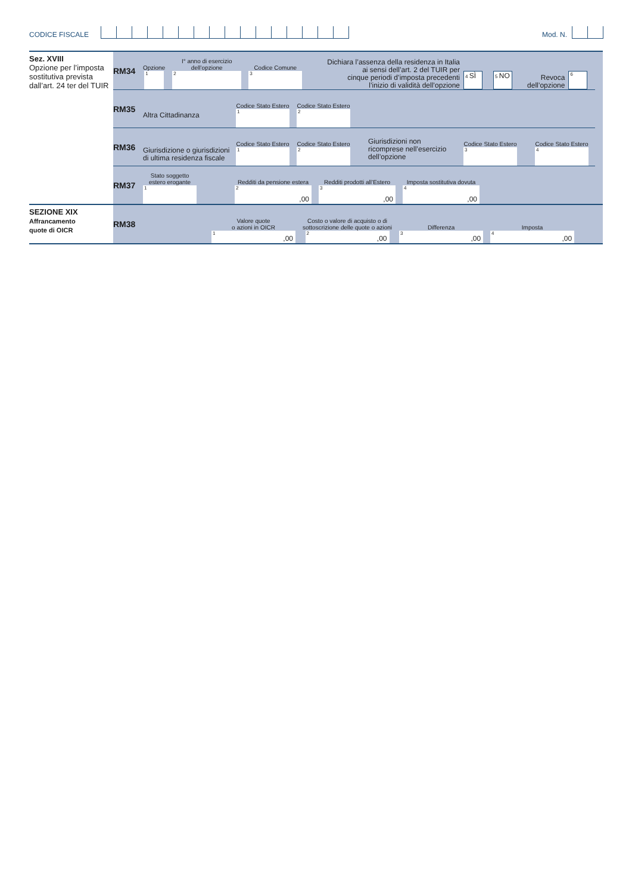CODICE FISCALE
Mod. N.
Sez. XVIII
Opzione per l’imposta sostitutiva prevista dall’art. 24 ter del TUIR
RM34
Opzione
1
I° anno di esercizio
dell’opzione
2
Codice Comune
3
Dichiara l’assenza della residenza in Italia
ai sensi dell’art. 2 del TUIR per
cinque periodi d’imposta precedenti
l’inizio di validità dell’opzione
4 SÌ
5 NO
Revoca
dell’opzione
6
RM35
Altra Cittadinanza
Codice Stato Estero
1
Codice Stato Estero
2
RM36
Giurisdizione o giurisdizioni di ultima residenza fiscale
Codice Stato Estero
1
Codice Stato Estero
2
Giurisdizioni non ricomprese nell’esercizio dell’opzione
Codice Stato Estero
3
Codice Stato Estero
4
RM37
Stato soggetto
estero erogante
1
Redditi da pensione estera
2,00
Redditi prodotti all’Estero
3,00
Imposta sostitutiva dovuta
4,00
SEZIONE XIX
Affrancamento
quote di OICR
RM38
Valore quote
o azioni in OICR
1,00
Costo o valore di acquisto o di
sottoscrizione delle quote o azioni
2,00
Differenza
3,00
Imposta
4,00